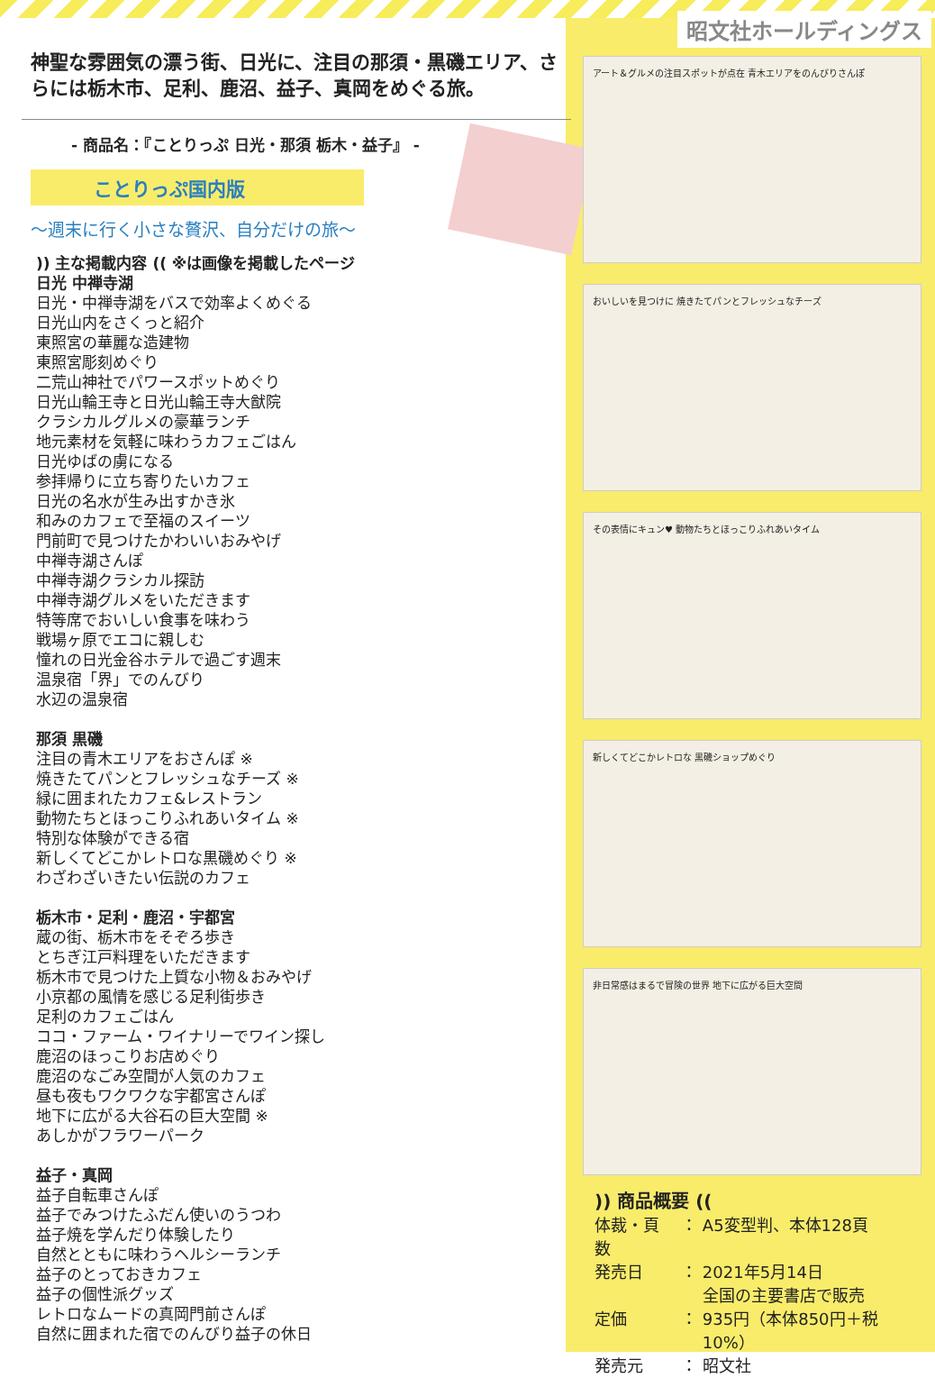昭文社ホールディングス
アート＆グルメの注目スポットが点在 青木エリアをのんびりさんぽ
おいしいを見つけに 焼きたてパンとフレッシュなチーズ
その表情にキュン♥ 動物たちとほっこりふれあいタイム
新しくてどこかレトロな 黒磯ショップめぐり
非日常感はまるで冒険の世界 地下に広がる巨大空間
神聖な雰囲気の漂う街、日光に、注目の那須・黒磯エリア、さらには栃木市、足利、鹿沼、益子、真岡をめぐる旅。
- 商品名：『ことりっぷ 日光・那須 栃木・益子』 -
ことりっぷ国内版
～週末に行く小さな贅沢、自分だけの旅～
)) 主な掲載内容 (( ※は画像を掲載したページ
日光 中禅寺湖
日光・中禅寺湖をバスで効率よくめぐる
日光山内をさくっと紹介
東照宮の華麗な造建物
東照宮彫刻めぐり
二荒山神社でパワースポットめぐり
日光山輪王寺と日光山輪王寺大猷院
クラシカルグルメの豪華ランチ
地元素材を気軽に味わうカフェごはん
日光ゆばの虜になる
参拝帰りに立ち寄りたいカフェ
日光の名水が生み出すかき氷
和みのカフェで至福のスイーツ
門前町で見つけたかわいいおみやげ
中禅寺湖さんぽ
中禅寺湖クラシカル探訪
中禅寺湖グルメをいただきます
特等席でおいしい食事を味わう
戦場ヶ原でエコに親しむ
憧れの日光金谷ホテルで過ごす週末
温泉宿「界」でのんびり
水辺の温泉宿
那須 黒磯
注目の青木エリアをおさんぽ ※
焼きたてパンとフレッシュなチーズ ※
緑に囲まれたカフェ&レストラン
動物たちとほっこりふれあいタイム ※
特別な体験ができる宿
新しくてどこかレトロな黒磯めぐり ※
わざわざいきたい伝説のカフェ
栃木市・足利・鹿沼・宇都宮
蔵の街、栃木市をそぞろ歩き
とちぎ江戸料理をいただきます
栃木市で見つけた上質な小物＆おみやげ
小京都の風情を感じる足利街歩き
足利のカフェごはん
ココ・ファーム・ワイナリーでワイン探し
鹿沼のほっこりお店めぐり
鹿沼のなごみ空間が人気のカフェ
昼も夜もワクワクな宇都宮さんぽ
地下に広がる大谷石の巨大空間 ※
あしかがフラワーパーク
益子・真岡
益子自転車さんぽ
益子でみつけたふだん使いのうつわ
益子焼を学んだり体験したり
自然とともに味わうヘルシーランチ
益子のとっておきカフェ
益子の個性派グッズ
レトロなムードの真岡門前さんぽ
自然に囲まれた宿でのんびり益子の休日
)) 商品概要 ((
| 体裁・頁数 | ： | A5変型判、本体128頁 |
| 発売日 | ： | 2021年5月14日 全国の主要書店で販売 |
| 定価 | ： | 935円（本体850円＋税10%） |
| 発売元 | ： | 昭文社 |